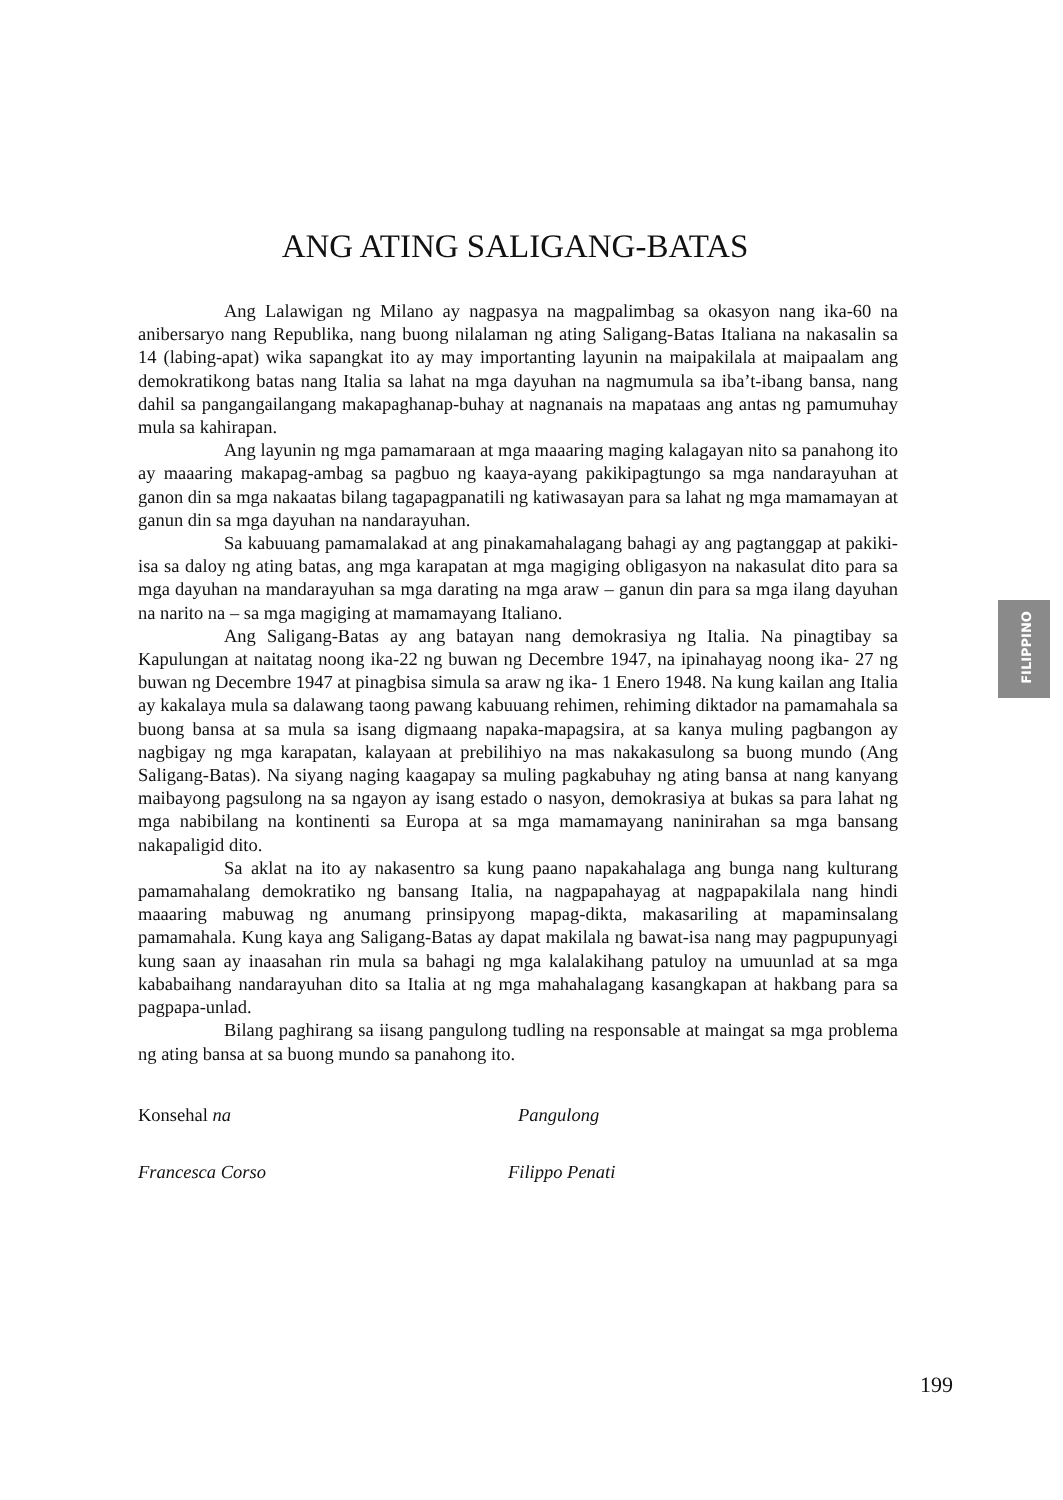ANG ATING SALIGANG-BATAS
FILIPPINO
Ang Lalawigan ng Milano ay nagpasya na magpalimbag sa okasyon nang ika-60 na anibersaryo nang Republika, nang buong nilalaman ng ating Saligang-Batas Italiana na nakasalin sa 14 (labing-apat) wika sapangkat ito ay may importanting layunin na maipakilala at maipaalam ang demokratikong batas nang Italia sa lahat na mga dayuhan na nagmumula sa iba’t-ibang bansa, nang dahil sa pangangailangang makapaghanap-buhay at nagnanais na mapataas ang antas ng pamumuhay mula sa kahirapan.
Ang layunin ng mga pamamaraan at mga maaaring maging kalagayan nito sa panahong ito ay maaaring makapag-ambag sa pagbuo ng kaaya-ayang pakikipagtungo sa mga nandarayuhan at ganon din sa mga nakaatas bilang tagapagpanatili ng katiwasayan para sa lahat ng mga mamamayan at ganun din sa mga dayuhan na nandarayuhan.
Sa kabuuang pamamalakad at ang pinakamahalagang bahagi ay ang pagtanggap at pakiki-isa sa daloy ng ating batas, ang mga karapatan at mga magiging obligasyon na nakasulat dito para sa mga dayuhan na mandarayuhan sa mga darating na mga araw – ganun din para sa mga ilang dayuhan na narito na – sa mga magiging at mamamayang Italiano.
Ang Saligang-Batas ay ang batayan nang demokrasiya ng Italia. Na pinagtibay sa Kapulungan at naitatag noong ika-22 ng buwan ng Decembre 1947, na ipinahayag noong ika- 27 ng buwan ng Decembre 1947 at pinagbisa simula sa araw ng ika- 1 Enero 1948. Na kung kailan ang Italia ay kakalaya mula sa dalawang taong pawang kabuuang rehimen, rehiming diktador na pamamahala sa buong bansa at sa mula sa isang digmaang napaka-mapagsira, at sa kanya muling pagbangon ay nagbigay ng mga karapatan, kalayaan at prebilihiyo na mas nakakasulong sa buong mundo (Ang Saligang-Batas). Na siyang naging kaagapay sa muling pagkabuhay ng ating bansa at nang kanyang maibayong pagsulong na sa ngayon ay isang estado o nasyon, demokrasiya at bukas sa para lahat ng mga nabibilang na kontinenti sa Europa at sa mga mamamayang naninirahan sa mga bansang nakapaligid dito.
Sa aklat na ito ay nakasentro sa kung paano napakahalaga ang bunga nang kulturang pamamahalang demokratiko ng bansang Italia, na nagpapahayag at nagpapakilala nang hindi maaaring mabuwag ng anumang prinsipyong mapag-dikta, makasariling at mapaminsalang pamamahala. Kung kaya ang Saligang-Batas ay dapat makilala ng bawat-isa nang may pagpupunyagi kung saan ay inaasahan rin mula sa bahagi ng mga kalalakihang patuloy na umuunlad at sa mga kababaihang nandarayuhan dito sa Italia at ng mga mahahalagang kasangkapan at hakbang para sa pagpapa-unlad.
Bilang paghirang sa iisang pangulong tudling na responsable at maingat sa mga problema ng ating bansa at sa buong mundo sa panahong ito.
Konsehal na Pangulong
Francesca Corso Filippo Penati
199